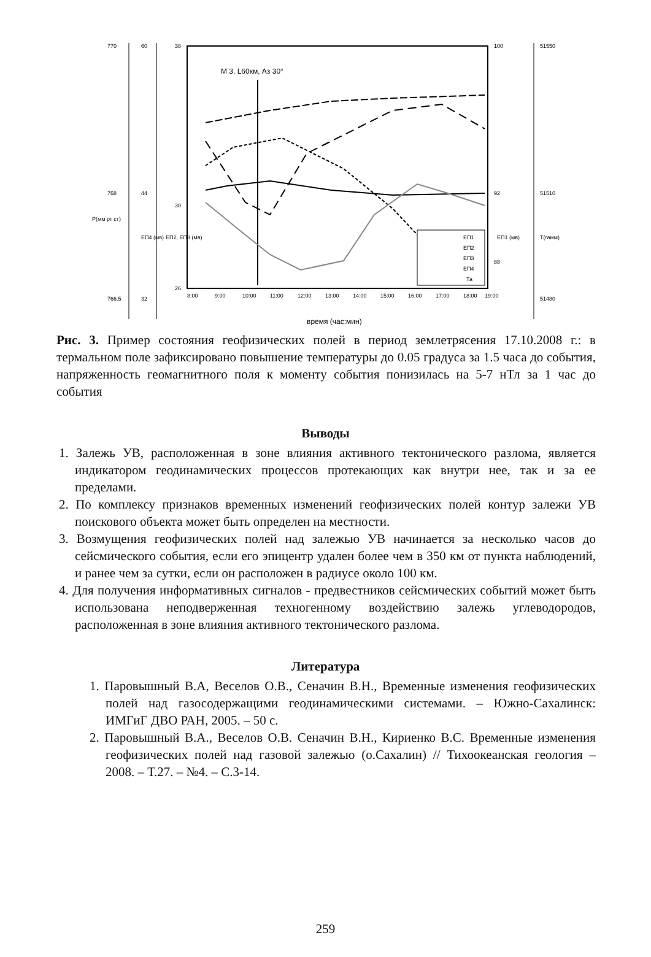770
768
766.5
60
44
32
38
30
26
100
92
88
51550
51510
51480
Р(мм рт ст)
ЕП4 (мв)
ЕП2, ЕП3 (мв)
ЕП1 (мв)
Т(гамм)
8:00
9:00
10:00
11:00
12:00
13:00
14:00
15:00
16:00
17:00
18:00
19:00
время (час:мин)
М 3, L60км, Аз 30°
ЕП1
ЕП2
ЕП3
ЕП4
Та
Рис. 3. Пример состояния геофизических полей в период землетрясения 17.10.2008 г.: в термальном поле зафиксировано повышение температуры до 0.05 градуса за 1.5 часа до события, напряженность геомагнитного поля к моменту события понизилась на 5-7 нТл за 1 час до события
Выводы
1. Залежь УВ, расположенная в зоне влияния активного тектонического разлома, является индикатором геодинамических процессов протекающих как внутри нее, так и за ее пределами.
2. По комплексу признаков временных изменений геофизических полей контур залежи УВ поискового объекта может быть определен на местности.
3. Возмущения геофизических полей над залежью УВ начинается за несколько часов до сейсмического события, если его эпицентр удален более чем в 350 км от пункта наблюдений, и ранее чем за сутки, если он расположен в радиусе около 100 км.
4. Для получения информативных сигналов - предвестников сейсмических событий может быть использована неподверженная техногенному воздействию залежь углеводородов, расположенная в зоне влияния активного тектонического разлома.
Литература
1. Паровышный В.А, Веселов О.В., Сеначин В.Н., Временные изменения геофизических полей над газосодержащими геодинамическими системами. – Южно-Сахалинск: ИМГиГ ДВО РАН, 2005. – 50 с.
2. Паровышный В.А., Веселов О.В. Сеначин В.Н., Кириенко В.С. Временные изменения геофизических полей над газовой залежью (о.Сахалин) // Тихоокеанская геология – 2008. – Т.27. – №4. – С.3-14.
259